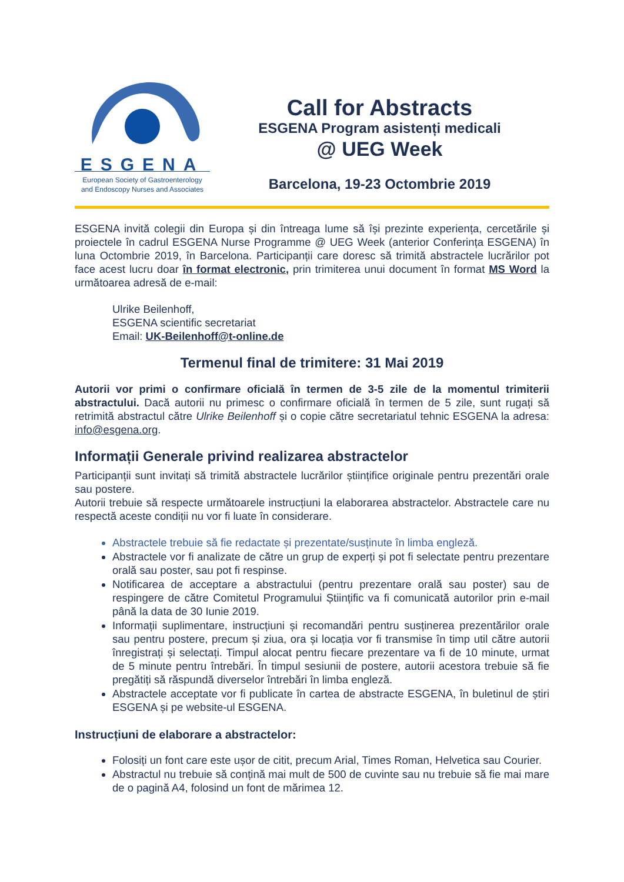ESGENA
European Society of Gastroenterology
and Endoscopy Nurses and Associates
Call for Abstracts
ESGENA Program asistenți medicali
@ UEG Week
Barcelona, 19-23 Octombrie 2019
ESGENA invită colegii din Europa și din întreaga lume să își prezinte experiența, cercetările și proiectele în cadrul ESGENA Nurse Programme @ UEG Week (anterior Conferința ESGENA) în luna Octombrie 2019, în Barcelona. Participanții care doresc să trimită abstractele lucrărilor pot face acest lucru doar în format electronic, prin trimiterea unui document în format MS Word la următoarea adresă de e-mail:
Ulrike Beilenhoff,
ESGENA scientific secretariat
Email: UK-Beilenhoff@t-online.de
Termenul final de trimitere: 31 Mai 2019
Autorii vor primi o confirmare oficială în termen de 3-5 zile de la momentul trimiterii abstractului. Dacă autorii nu primesc o confirmare oficială în termen de 5 zile, sunt rugați să retrimită abstractul către Ulrike Beilenhoff și o copie către secretariatul tehnic ESGENA la adresa: info@esgena.org.
Informații Generale privind realizarea abstractelor
Participanții sunt invitați să trimită abstractele lucrărilor științifice originale pentru prezentări orale sau postere.
Autorii trebuie să respecte următoarele instrucțiuni la elaborarea abstractelor. Abstractele care nu respectă aceste condiții nu vor fi luate în considerare.
Abstractele trebuie să fie redactate și prezentate/susținute în limba engleză.
Abstractele vor fi analizate de către un grup de experți și pot fi selectate pentru prezentare orală sau poster, sau pot fi respinse.
Notificarea de acceptare a abstractului (pentru prezentare orală sau poster) sau de respingere de către Comitetul Programului Științific va fi comunicată autorilor prin e-mail până la data de 30 Iunie 2019.
Informații suplimentare, instrucțiuni și recomandări pentru susținerea prezentărilor orale sau pentru postere, precum și ziua, ora și locația vor fi transmise în timp util către autorii înregistrați și selectați. Timpul alocat pentru fiecare prezentare va fi de 10 minute, urmat de 5 minute pentru întrebări. În timpul sesiunii de postere, autorii acestora trebuie să fie pregătiți să răspundă diverselor întrebări în limba engleză.
Abstractele acceptate vor fi publicate în cartea de abstracte ESGENA, în buletinul de știri ESGENA și pe website-ul ESGENA.
Instrucțiuni de elaborare a abstractelor:
Folosiți un font care este ușor de citit, precum Arial, Times Roman, Helvetica sau Courier.
Abstractul nu trebuie să conțină mai mult de 500 de cuvinte sau nu trebuie să fie mai mare de o pagină A4, folosind un font de mărimea 12.